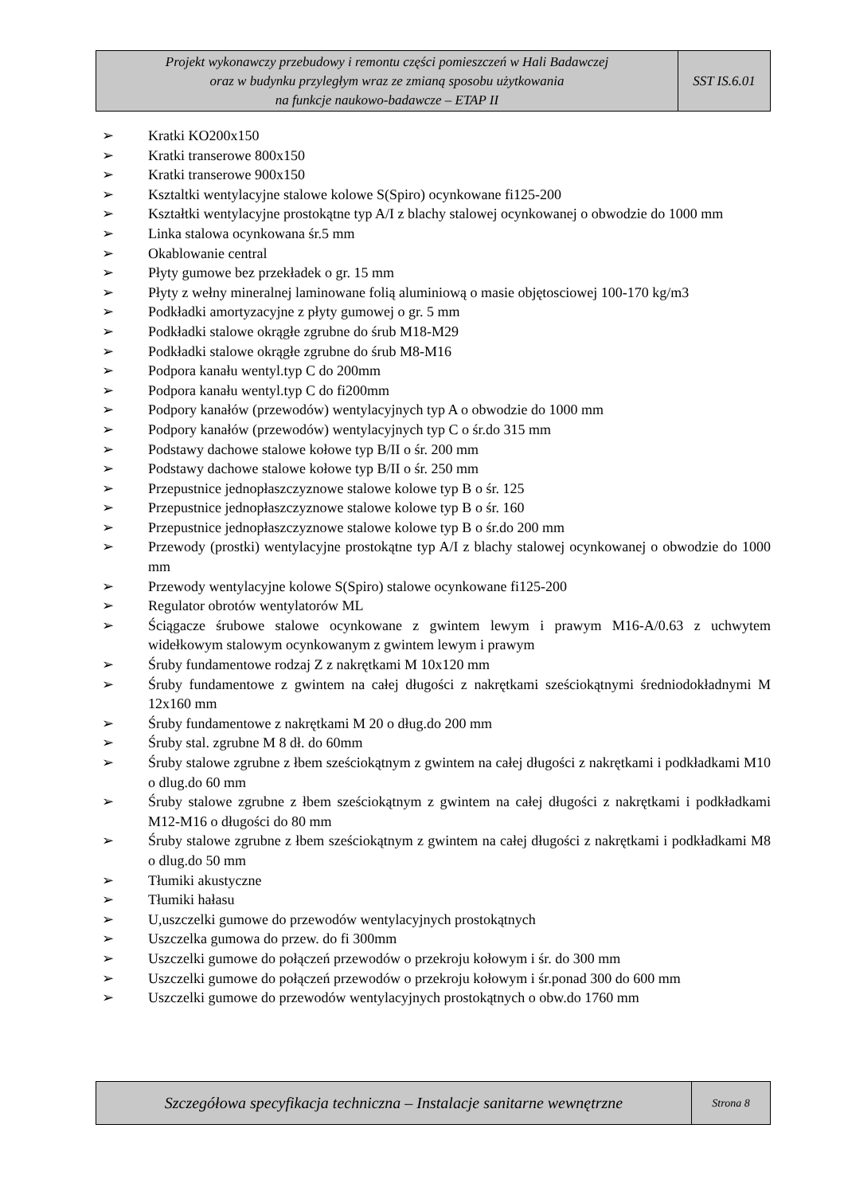| Projekt wykonawczy przebudowy i remontu części pomieszczeń w Hali Badawczej oraz w budynku przyległym wraz ze zmianą sposobu użytkowania na funkcje naukowo-badawcze – ETAP II | SST IS.6.01 |
➢ Kratki KO200x150
➢ Kratki transerowe 800x150
➢ Kratki transerowe 900x150
➢ Ksztaltki wentylacyjne stalowe kolowe S(Spiro) ocynkowane fi125-200
➢ Kształtki wentylacyjne prostokątne typ A/I z blachy stalowej ocynkowanej o obwodzie do 1000 mm
➢ Linka stalowa ocynkowana śr.5 mm
➢ Okablowanie central
➢ Płyty gumowe bez przekładek o gr. 15 mm
➢ Płyty z wełny mineralnej laminowane folią aluminiową o masie objętosciowej 100-170 kg/m3
➢ Podkładki amortyzacyjne z płyty gumowej o gr. 5 mm
➢ Podkładki stalowe okrągłe zgrubne do śrub M18-M29
➢ Podkładki stalowe okrągłe zgrubne do śrub M8-M16
➢ Podpora kanału wentyl.typ C do 200mm
➢ Podpora kanału wentyl.typ C do fi200mm
➢ Podpory kanałów (przewodów) wentylacyjnych typ A o obwodzie do 1000 mm
➢ Podpory kanałów (przewodów) wentylacyjnych typ C o śr.do 315 mm
➢ Podstawy dachowe stalowe kołowe typ B/II o śr. 200 mm
➢ Podstawy dachowe stalowe kołowe typ B/II o śr. 250 mm
➢ Przepustnice jednopłaszczyznowe stalowe kolowe typ B o śr. 125
➢ Przepustnice jednopłaszczyznowe stalowe kolowe typ B o śr. 160
➢ Przepustnice jednopłaszczyznowe stalowe kolowe typ B o śr.do 200 mm
➢ Przewody (prostki) wentylacyjne prostokątne typ A/I z blachy stalowej ocynkowanej o obwodzie do 1000 mm
➢ Przewody wentylacyjne kolowe S(Spiro) stalowe ocynkowane fi125-200
➢ Regulator obrotów wentylatorów ML
➢ Ściągacze śrubowe stalowe ocynkowane z gwintem lewym i prawym M16-A/0.63 z uchwytem widełkowym stalowym ocynkowanym z gwintem lewym i prawym
➢ Śruby fundamentowe rodzaj Z z nakrętkami M 10x120 mm
➢ Śruby fundamentowe z gwintem na całej długości z nakrętkami sześciokątnymi średniodokładnymi M 12x160 mm
➢ Śruby fundamentowe z nakrętkami M 20 o dług.do 200 mm
➢ Śruby stal. zgrubne M 8 dł. do 60mm
➢ Śruby stalowe zgrubne z łbem sześciokątnym z gwintem na całej długości z nakrętkami i podkładkami M10 o dlug.do 60 mm
➢ Śruby stalowe zgrubne z łbem sześciokątnym z gwintem na całej długości z nakrętkami i podkładkami M12-M16 o długości do 80 mm
➢ Śruby stalowe zgrubne z łbem sześciokątnym z gwintem na całej długości z nakrętkami i podkładkami M8 o dlug.do 50 mm
➢ Tłumiki akustyczne
➢ Tłumiki hałasu
➢ U,uszczelki gumowe do przewodów wentylacyjnych prostokątnych
➢ Uszczelka gumowa do przew. do fi 300mm
➢ Uszczelki gumowe do połączeń przewodów o przekroju kołowym i śr. do 300 mm
➢ Uszczelki gumowe do połączeń przewodów o przekroju kołowym i śr.ponad 300 do 600 mm
➢ Uszczelki gumowe do przewodów wentylacyjnych prostokątnych o obw.do 1760 mm
| Szczegółowa specyfikacja techniczna – Instalacje sanitarne wewnętrzne | Strona 8 |